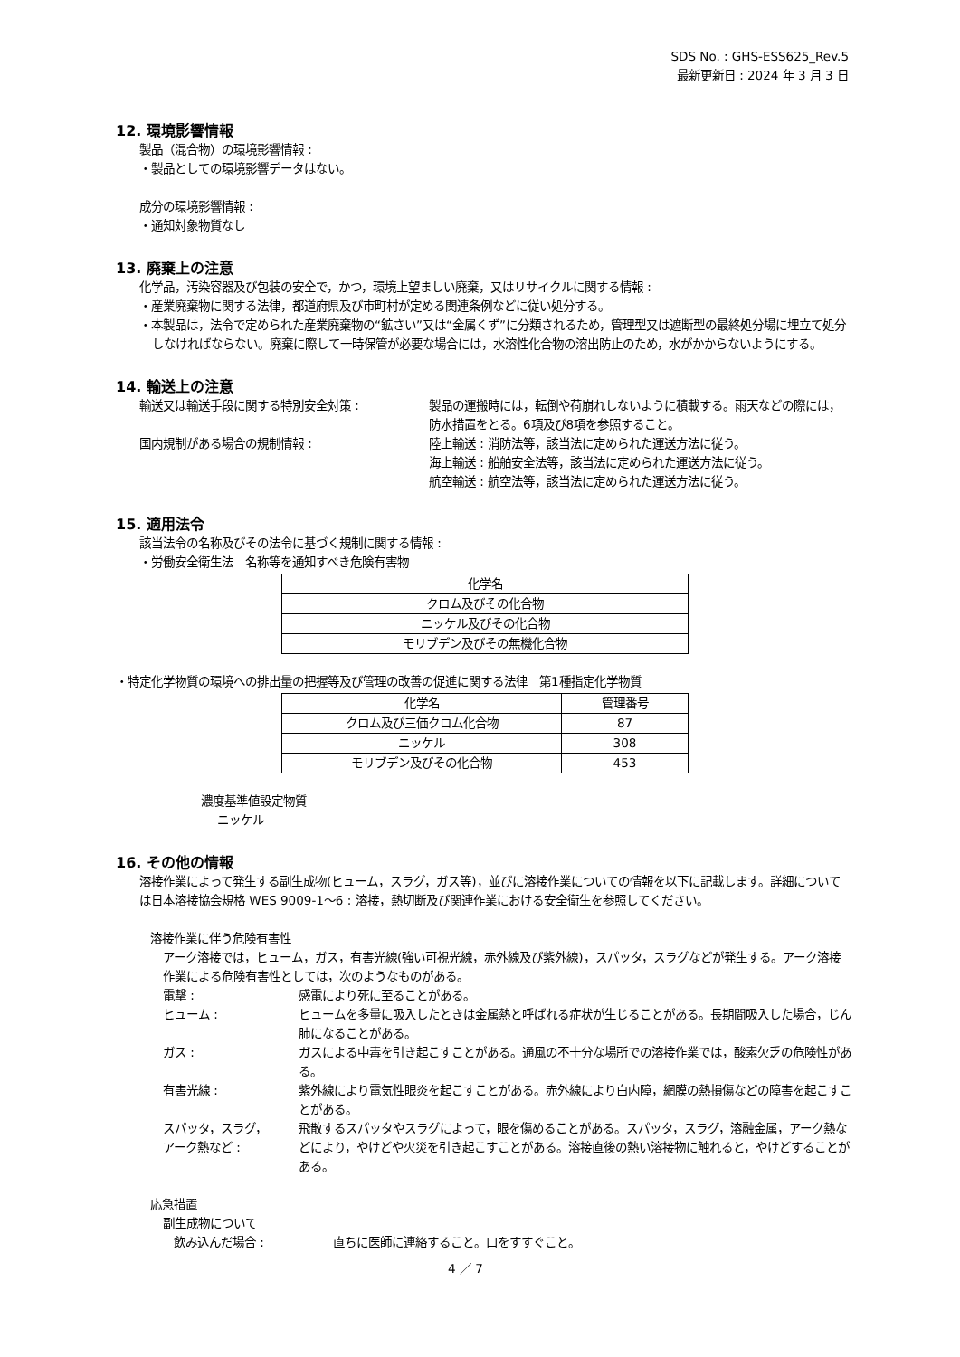SDS No. : GHS-ESS625_Rev.5
最新更新日 : 2024 年 3 月 3 日
12. 環境影響情報
製品（混合物）の環境影響情報 :
・製品としての環境影響データはない。
成分の環境影響情報 :
・通知対象物質なし
13. 廃棄上の注意
化学品，汚染容器及び包装の安全で，かつ，環境上望ましい廃棄，又はリサイクルに関する情報 :
・産業廃棄物に関する法律，都道府県及び市町村が定める関連条例などに従い処分する。
・本製品は，法令で定められた産業廃棄物の“鉱さい”又は“金属くず”に分類されるため，管理型又は遮断型の最終処分場に埋立て処分しなければならない。廃棄に際して一時保管が必要な場合には，水溶性化合物の溶出防止のため，水がかからないようにする。
14. 輸送上の注意
輸送又は輸送手段に関する特別安全対策 : 製品の運搬時には，転倒や荷崩れしないように積載する。雨天などの際には，防水措置をとる。6項及び8項を参照すること。
国内規制がある場合の規制情報 : 陸上輸送 : 消防法等，該当法に定められた運送方法に従う。
海上輸送 : 船舶安全法等，該当法に定められた運送方法に従う。
航空輸送 : 航空法等，該当法に定められた運送方法に従う。
15. 適用法令
該当法令の名称及びその法令に基づく規制に関する情報 :
・労働安全衛生法　名称等を通知すべき危険有害物
| 化学名 |
| --- |
| クロム及びその化合物 |
| ニッケル及びその化合物 |
| モリブデン及びその無機化合物 |
・特定化学物質の環境への排出量の把握等及び管理の改善の促進に関する法律　第1種指定化学物質
| 化学名 | 管理番号 |
| --- | --- |
| クロム及び三価クロム化合物 | 87 |
| ニッケル | 308 |
| モリブデン及びその化合物 | 453 |
濃度基準値設定物質
ニッケル
16. その他の情報
溶接作業によって発生する副生成物(ヒューム，スラグ，ガス等)，並びに溶接作業についての情報を以下に記載します。詳細については日本溶接協会規格 WES 9009-1～6 : 溶接，熱切断及び関連作業における安全衛生を参照してください。
溶接作業に伴う危険有害性
アーク溶接では，ヒューム，ガス，有害光線(強い可視光線，赤外線及び紫外線)，スパッタ，スラグなどが発生する。アーク溶接作業による危険有害性としては，次のようなものがある。
電撃 : 感電により死に至ることがある。
ヒューム : ヒュームを多量に吸入したときは金属熱と呼ばれる症状が生じることがある。長期間吸入した場合，じん肺になることがある。
ガス : ガスによる中毒を引き起こすことがある。通風の不十分な場所での溶接作業では，酸素欠乏の危険性がある。
有害光線 : 紫外線により電気性眼炎を起こすことがある。赤外線により白内障，網膜の熱損傷などの障害を起こすことがある。
スパッタ，スラグ，
アーク熱など :
飛散するスパッタやスラグによって，眼を傷めることがある。スパッタ，スラグ，溶融金属，アーク熱などにより，やけどや火災を引き起こすことがある。溶接直後の熱い溶接物に触れると，やけどすることがある。
応急措置
副生成物について
飲み込んだ場合 : 直ちに医師に連絡すること。口をすすぐこと。
4 ／ 7